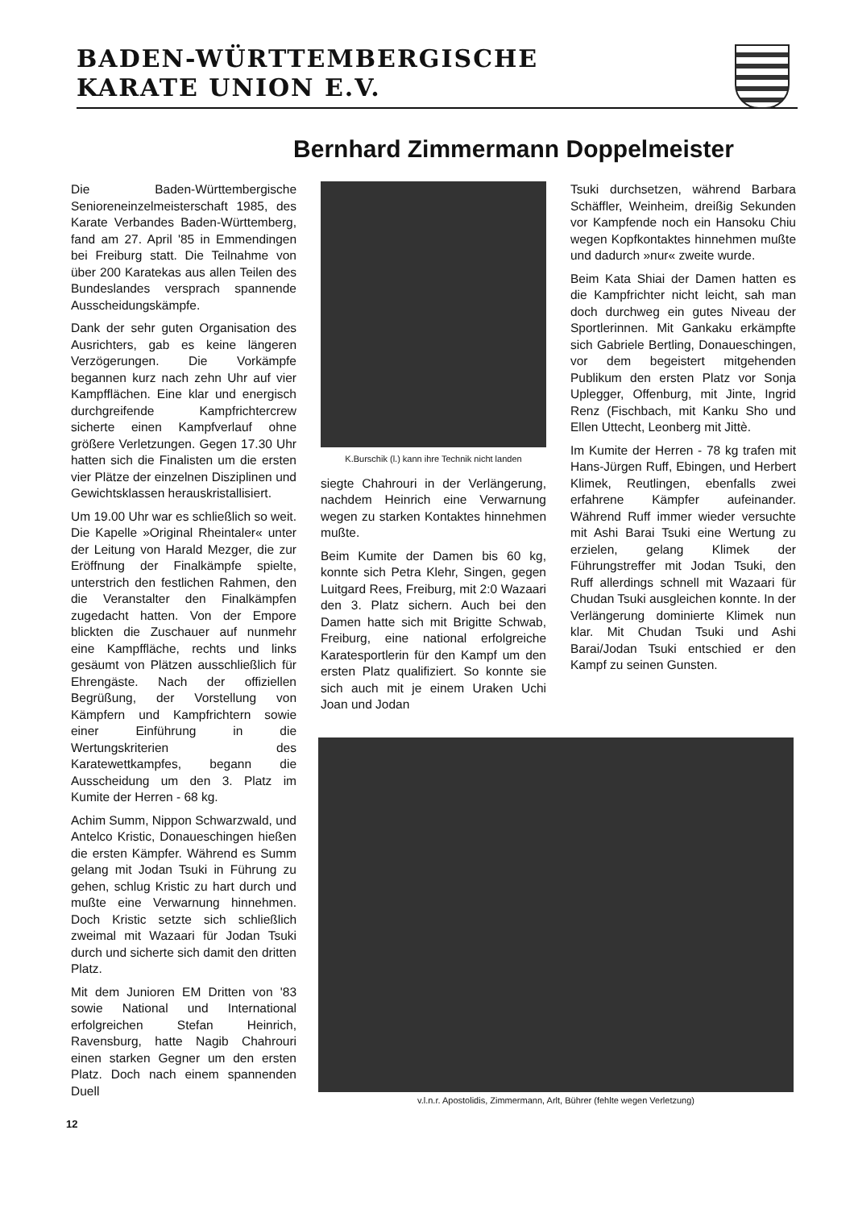BADEN-WÜRTTEMBERGISCHE
KARATE UNION E.V.
Bernhard Zimmermann Doppelmeister
Die Baden-Württembergische Senioreneinzelmeisterschaft 1985, des Karate Verbandes Baden-Württemberg, fand am 27. April '85 in Emmendingen bei Freiburg statt. Die Teilnahme von über 200 Karatekas aus allen Teilen des Bundeslandes versprach spannende Ausscheidungskämpfe.
Dank der sehr guten Organisation des Ausrichters, gab es keine längeren Verzögerungen. Die Vorkämpfe begannen kurz nach zehn Uhr auf vier Kampfflächen. Eine klar und energisch durchgreifende Kampfrichtercrew sicherte einen Kampfverlauf ohne größere Verletzungen. Gegen 17.30 Uhr hatten sich die Finalisten um die ersten vier Plätze der einzelnen Disziplinen und Gewichtsklassen herauskristallisiert.
Um 19.00 Uhr war es schließlich so weit. Die Kapelle »Original Rheintaler« unter der Leitung von Harald Mezger, die zur Eröffnung der Finalkämpfe spielte, unterstrich den festlichen Rahmen, den die Veranstalter den Finalkämpfen zugedacht hatten. Von der Empore blickten die Zuschauer auf nunmehr eine Kampffläche, rechts und links gesäumt von Plätzen ausschließlich für Ehrengäste. Nach der offiziellen Begrüßung, der Vorstellung von Kämpfern und Kampfrichtern sowie einer Einführung in die Wertungskriterien des Karatewettkampfes, begann die Ausscheidung um den 3. Platz im Kumite der Herren - 68 kg.
Achim Summ, Nippon Schwarzwald, und Antelco Kristic, Donaueschingen hießen die ersten Kämpfer. Während es Summ gelang mit Jodan Tsuki in Führung zu gehen, schlug Kristic zu hart durch und mußte eine Verwarnung hinnehmen. Doch Kristic setzte sich schließlich zweimal mit Wazaari für Jodan Tsuki durch und sicherte sich damit den dritten Platz.
Mit dem Junioren EM Dritten von '83 sowie National und International erfolgreichen Stefan Heinrich, Ravensburg, hatte Nagib Chahrouri einen starken Gegner um den ersten Platz. Doch nach einem spannenden Duell
K.Burschik (l.) kann ihre Technik nicht landen
siegte Chahrouri in der Verlängerung, nachdem Heinrich eine Verwarnung wegen zu starken Kontaktes hinnehmen mußte.
Beim Kumite der Damen bis 60 kg, konnte sich Petra Klehr, Singen, gegen Luitgard Rees, Freiburg, mit 2:0 Wazaari den 3. Platz sichern. Auch bei den Damen hatte sich mit Brigitte Schwab, Freiburg, eine national erfolgreiche Karatesportlerin für den Kampf um den ersten Platz qualifiziert. So konnte sie sich auch mit je einem Uraken Uchi Joan und Jodan
Tsuki durchsetzen, während Barbara Schäffler, Weinheim, dreißig Sekunden vor Kampfende noch ein Hansoku Chiu wegen Kopfkontaktes hinnehmen mußte und dadurch »nur« zweite wurde.
Beim Kata Shiai der Damen hatten es die Kampfrichter nicht leicht, sah man doch durchweg ein gutes Niveau der Sportlerinnen. Mit Gankaku erkämpfte sich Gabriele Bertling, Donaueschingen, vor dem begeistert mitgehenden Publikum den ersten Platz vor Sonja Uplegger, Offenburg, mit Jinte, Ingrid Renz (Fischbach, mit Kanku Sho und Ellen Uttecht, Leonberg mit Jittè.
Im Kumite der Herren - 78 kg trafen mit Hans-Jürgen Ruff, Ebingen, und Herbert Klimek, Reutlingen, ebenfalls zwei erfahrene Kämpfer aufeinander. Während Ruff immer wieder versuchte mit Ashi Barai Tsuki eine Wertung zu erzielen, gelang Klimek der Führungstreffer mit Jodan Tsuki, den Ruff allerdings schnell mit Wazaari für Chudan Tsuki ausgleichen konnte. In der Verlängerung dominierte Klimek nun klar. Mit Chudan Tsuki und Ashi Barai/Jodan Tsuki entschied er den Kampf zu seinen Gunsten.
v.l.n.r. Apostolidis, Zimmermann, Arlt, Bührer (fehlte wegen Verletzung)
12